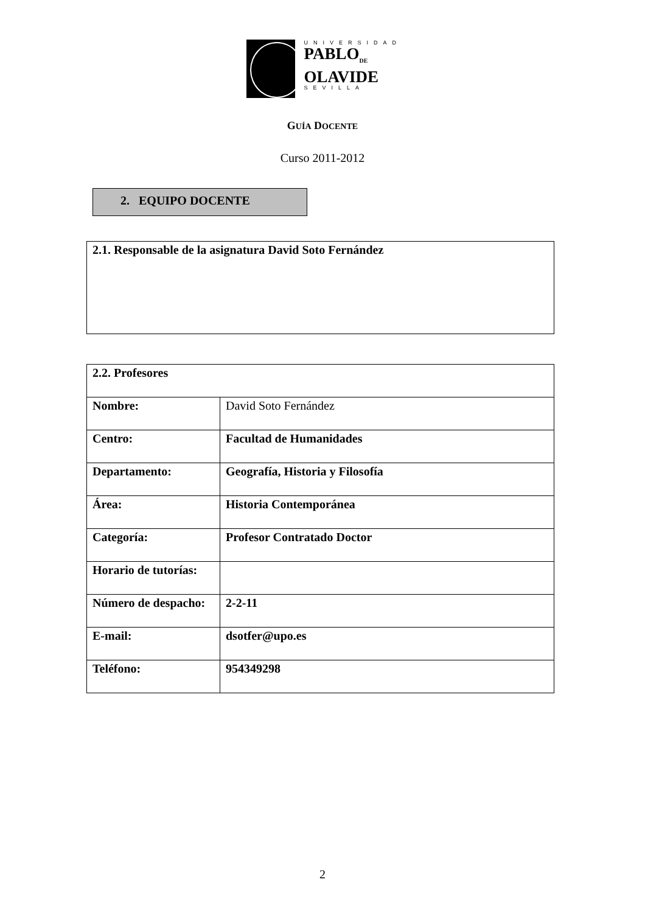UNIVERSIDAD
PABLO<sub>DE</sub>
OLAVIDE
SEVILLA
GUÍA DOCENTE
Curso 2011-2012
2. EQUIPO DOCENTE
2.1. Responsable de la asignatura David Soto Fernández
| 2.2. Profesores | |
| --- | --- |
| Nombre: | David Soto Fernández |
| Centro: | Facultad de Humanidades |
| Departamento: | Geografía, Historia y Filosofía |
| Área: | Historia Contemporánea |
| Categoría: | Profesor Contratado Doctor |
| Horario de tutorías: | |
| Número de despacho: | 2-2-11 |
| E-mail: | dsotfer@upo.es |
| Teléfono: | 954349298 |
2